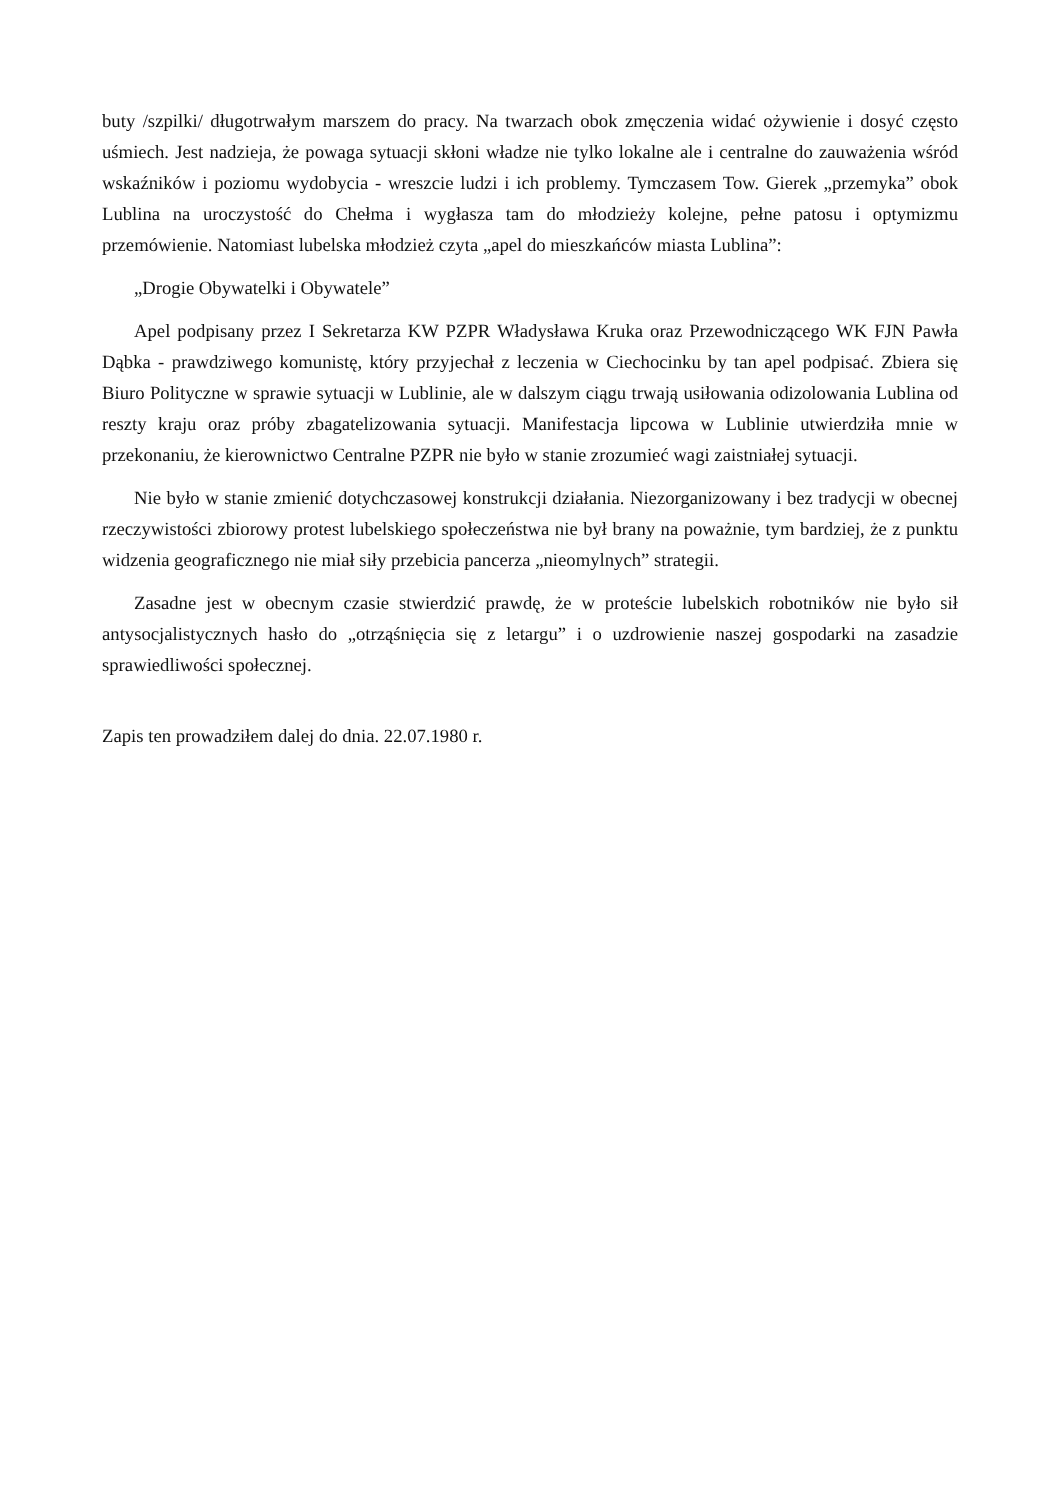buty /szpilki/ długotrwałym marszem do pracy. Na twarzach obok zmęczenia widać ożywienie i dosyć często uśmiech. Jest nadzieja, że powaga sytuacji skłoni władze nie tylko lokalne ale i centralne do zauważenia wśród wskaźników i poziomu wydobycia - wreszcie ludzi i ich problemy. Tymczasem Tow. Gierek „przemyka” obok Lublina na uroczystość do Chełma i wygłasza tam do młodzieży kolejne, pełne patosu i optymizmu przemówienie. Natomiast lubelska młodzież czyta „apel do mieszkańców miasta Lublina”:
„Drogie Obywatelki i Obywatele”
Apel podpisany przez I Sekretarza KW PZPR Władysława Kruka oraz Przewodniczącego WK FJN Pawła Dąbka - prawdziwego komunistę, który przyjechał z leczenia w Ciechocinku by tan apel podpisać. Zbiera się Biuro Polityczne w sprawie sytuacji w Lublinie, ale w dalszym ciągu trwają usiłowania odizolowania Lublina od reszty kraju oraz próby zbagatelizowania sytuacji. Manifestacja lipcowa w Lublinie utwierdziła mnie w przekonaniu, że kierownictwo Centralne PZPR nie było w stanie zrozumieć wagi zaistniałej sytuacji.
Nie było w stanie zmienić dotychczasowej konstrukcji działania. Niezorganizowany i bez tradycji w obecnej rzeczywistości zbiorowy protest lubelskiego społeczeństwa nie był brany na poważnie, tym bardziej, że z punktu widzenia geograficznego nie miał siły przebicia pancerza „nieomylnych” strategii.
Zasadne jest w obecnym czasie stwierdzić prawdę, że w proteście lubelskich robotników nie było sił antysocjalistycznych hasło do „otrząśnięcia się z letargu” i o uzdrowienie naszej gospodarki na zasadzie sprawiedliwości społecznej.
Zapis ten prowadziłem dalej do dnia. 22.07.1980 r.